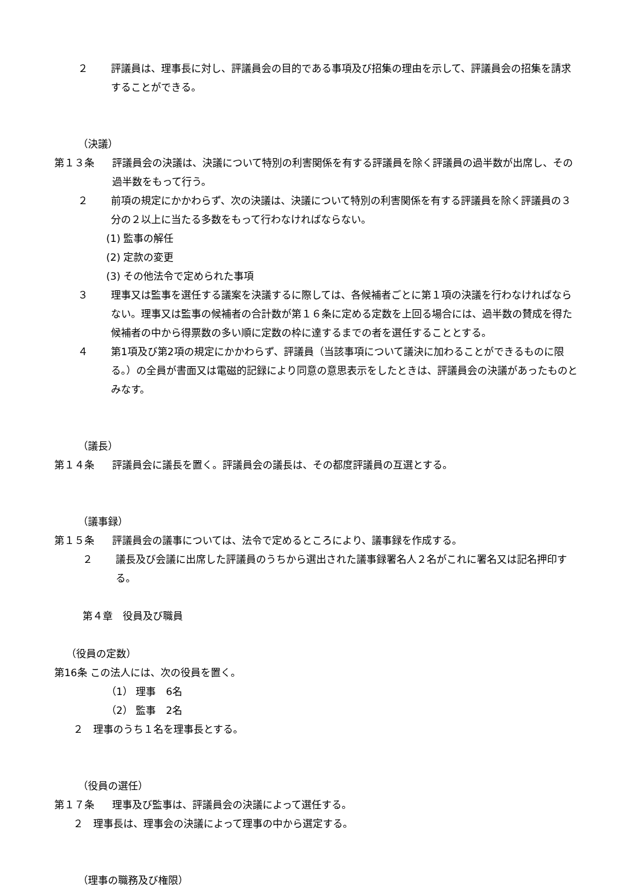２ 評議員は、理事長に対し、評議員会の目的である事項及び招集の理由を示して、評議員会の招集を請求することができる。
（決議）
第１３条 評議員会の決議は、決議について特別の利害関係を有する評議員を除く評議員の過半数が出席し、その過半数をもって行う。
２ 前項の規定にかかわらず、次の決議は、決議について特別の利害関係を有する評議員を除く評議員の３分の２以上に当たる多数をもって行わなければならない。
(1) 監事の解任
(2) 定款の変更
(3) その他法令で定められた事項
３ 理事又は監事を選任する議案を決議するに際しては、各候補者ごとに第１項の決議を行わなければならない。理事又は監事の候補者の合計数が第１６条に定める定数を上回る場合には、過半数の賛成を得た候補者の中から得票数の多い順に定数の枠に達するまでの者を選任することとする。
４ 第1項及び第2項の規定にかかわらず、評議員（当該事項について議決に加わることができるものに限る。）の全員が書面又は電磁的記録により同意の意思表示をしたときは、評議員会の決議があったものとみなす。
（議長）
第１４条 評議員会に議長を置く。評議員会の議長は、その都度評議員の互選とする。
（議事録）
第１５条 評議員会の議事については、法令で定めるところにより、議事録を作成する。
２ 議長及び会議に出席した評議員のうちから選出された議事録署名人２名がこれに署名又は記名押印する。
第４章　役員及び職員
（役員の定数）
第16条 この法人には、次の役員を置く。
（1） 理事　6名
（2） 監事　2名
２　理事のうち１名を理事長とする。
（役員の選任）
第１７条 理事及び監事は、評議員会の決議によって選任する。
２　理事長は、理事会の決議によって理事の中から選定する。
（理事の職務及び権限）